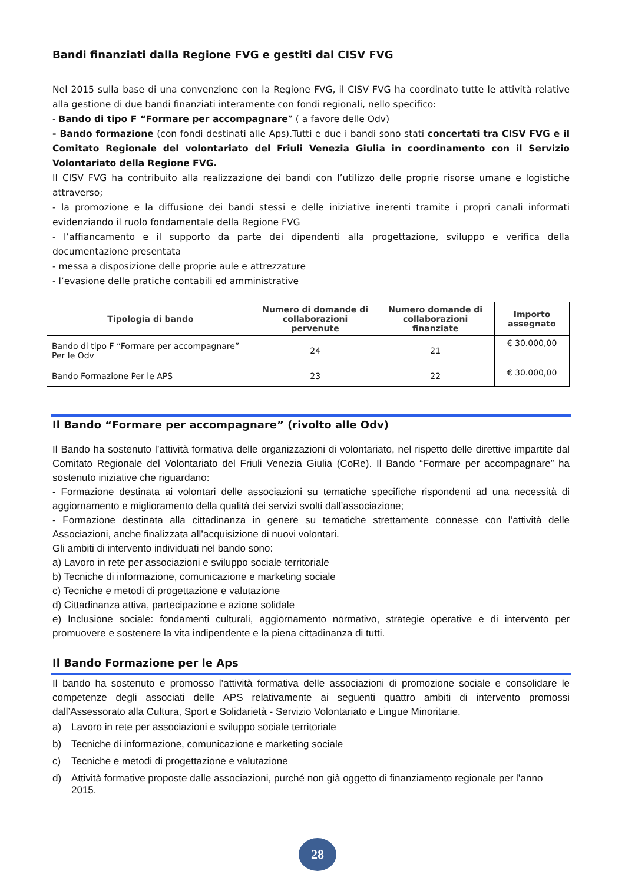Bandi finanziati dalla Regione FVG e gestiti dal CISV FVG
Nel 2015 sulla base di una convenzione con la Regione FVG, il CISV FVG ha coordinato tutte le attività relative alla gestione di due bandi finanziati interamente con fondi regionali, nello specifico:
- Bando di tipo F “Formare per accompagnare” ( a favore delle Odv)
- Bando formazione (con fondi destinati alle Aps).Tutti e due i bandi sono stati concertati tra CISV FVG e il Comitato Regionale del volontariato del Friuli Venezia Giulia in coordinamento con il Servizio Volontariato della Regione FVG.
Il CISV FVG ha contribuito alla realizzazione dei bandi con l’utilizzo delle proprie risorse umane e logistiche attraverso;
- la promozione e la diffusione dei bandi stessi e delle iniziative inerenti tramite i propri canali informati evidenziando il ruolo fondamentale della Regione FVG
- l’affiancamento e il supporto da parte dei dipendenti alla progettazione, sviluppo e verifica della documentazione presentata
- messa a disposizione delle proprie aule e attrezzature
- l’evasione delle pratiche contabili ed amministrative
| Tipologia di bando | Numero di domande di collaborazioni pervenute | Numero domande di collaborazioni finanziate | Importo assegnato |
| --- | --- | --- | --- |
| Bando di tipo F “Formare per accompagnare” Per le Odv | 24 | 21 | € 30.000,00 |
| Bando Formazione Per le APS | 23 | 22 | € 30.000,00 |
Il Bando “Formare per accompagnare” (rivolto alle Odv)
Il Bando ha sostenuto l’attività formativa delle organizzazioni di volontariato, nel rispetto delle direttive impartite dal Comitato Regionale del Volontariato del Friuli Venezia Giulia (CoRe). Il Bando “Formare per accompagnare” ha sostenuto iniziative che riguardano:
- Formazione destinata ai volontari delle associazioni su tematiche specifiche rispondenti ad una necessità di aggiornamento e miglioramento della qualità dei servizi svolti dall’associazione;
- Formazione destinata alla cittadinanza in genere su tematiche strettamente connesse con l’attività delle Associazioni, anche finalizzata all’acquisizione di nuovi volontari.
Gli ambiti di intervento individuati nel bando sono:
a) Lavoro in rete per associazioni e sviluppo sociale territoriale
b) Tecniche di informazione, comunicazione e marketing sociale
c) Tecniche e metodi di progettazione e valutazione
d) Cittadinanza attiva, partecipazione e azione solidale
e) Inclusione sociale: fondamenti culturali, aggiornamento normativo, strategie operative e di intervento per promuovere e sostenere la vita indipendente e la piena cittadinanza di tutti.
Il Bando Formazione per le Aps
Il bando ha sostenuto e promosso l’attività formativa delle associazioni di promozione sociale e consolidare le competenze degli associati delle APS relativamente ai seguenti quattro ambiti di intervento promossi dall’Assessorato alla Cultura, Sport e Solidarietà - Servizio Volontariato e Lingue Minoritarie.
a) Lavoro in rete per associazioni e sviluppo sociale territoriale
b) Tecniche di informazione, comunicazione e marketing sociale
c) Tecniche e metodi di progettazione e valutazione
d) Attività formative proposte dalle associazioni, purché non già oggetto di finanziamento regionale per l’anno 2015.
28